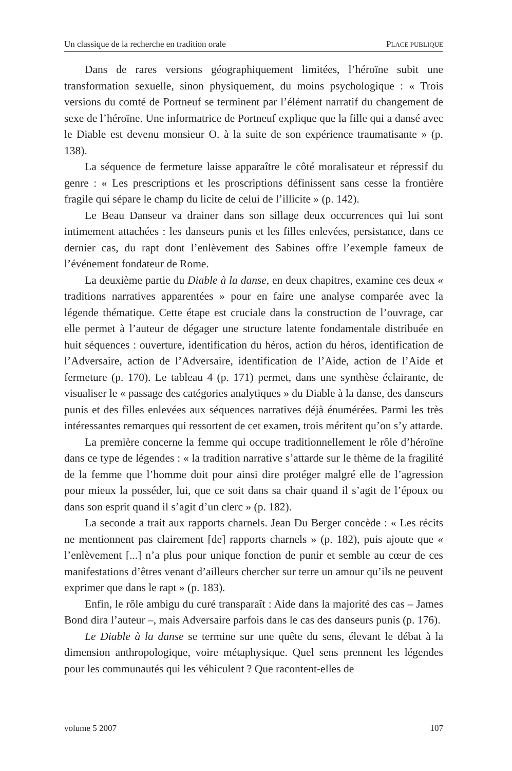Un classique de la recherche en tradition orale PLACE PUBLIQUE
Dans de rares versions géographiquement limitées, l’héroïne subit une transformation sexuelle, sinon physiquement, du moins psychologique : « Trois versions du comté de Portneuf se terminent par l’élément narratif du changement de sexe de l’héroïne. Une informatrice de Portneuf explique que la fille qui a dansé avec le Diable est devenu monsieur O. à la suite de son expérience traumatisante » (p. 138).
La séquence de fermeture laisse apparaître le côté moralisateur et répressif du genre : « Les prescriptions et les proscriptions définissent sans cesse la frontière fragile qui sépare le champ du licite de celui de l’illicite » (p. 142).
Le Beau Danseur va drainer dans son sillage deux occurrences qui lui sont intimement attachées : les danseurs punis et les filles enlevées, persistance, dans ce dernier cas, du rapt dont l’enlèvement des Sabines offre l’exemple fameux de l’événement fondateur de Rome.
La deuxième partie du Diable à la danse, en deux chapitres, examine ces deux « traditions narratives apparentées » pour en faire une analyse comparée avec la légende thématique. Cette étape est cruciale dans la construction de l’ouvrage, car elle permet à l’auteur de dégager une structure latente fondamentale distribuée en huit séquences : ouverture, identification du héros, action du héros, identification de l’Adversaire, action de l’Adversaire, identification de l’Aide, action de l’Aide et fermeture (p. 170). Le tableau 4 (p. 171) permet, dans une synthèse éclairante, de visualiser le « passage des catégories analytiques » du Diable à la danse, des danseurs punis et des filles enlevées aux séquences narratives déjà énumérées. Parmi les très intéressantes remarques qui ressortent de cet examen, trois méritent qu’on s’y attarde.
La première concerne la femme qui occupe traditionnellement le rôle d’héroïne dans ce type de légendes : « la tradition narrative s’attarde sur le thème de la fragilité de la femme que l’homme doit pour ainsi dire protéger malgré elle de l’agression pour mieux la posséder, lui, que ce soit dans sa chair quand il s’agit de l’époux ou dans son esprit quand il s’agit d’un clerc » (p. 182).
La seconde a trait aux rapports charnels. Jean Du Berger concède : « Les récits ne mentionnent pas clairement [de] rapports charnels » (p. 182), puis ajoute que « l’enlèvement [...] n’a plus pour unique fonction de punir et semble au cœur de ces manifestations d’êtres venant d’ailleurs chercher sur terre un amour qu’ils ne peuvent exprimer que dans le rapt » (p. 183).
Enfin, le rôle ambigu du curé transparaît : Aide dans la majorité des cas – James Bond dira l’auteur –, mais Adversaire parfois dans le cas des danseurs punis (p. 176).
Le Diable à la danse se termine sur une quête du sens, élevant le débat à la dimension anthropologique, voire métaphysique. Quel sens prennent les légendes pour les communautés qui les véhiculent ? Que racontent-elles de
volume 5 2007 107